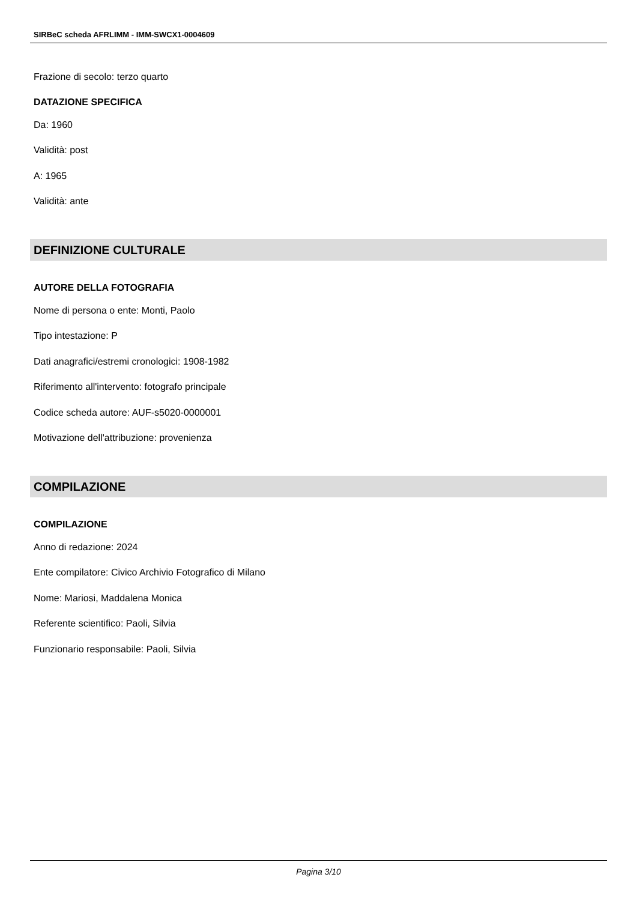SIRBeC scheda AFRLIMM - IMM-SWCX1-0004609
Frazione di secolo: terzo quarto
DATAZIONE SPECIFICA
Da: 1960
Validità: post
A: 1965
Validità: ante
DEFINIZIONE CULTURALE
AUTORE DELLA FOTOGRAFIA
Nome di persona o ente: Monti, Paolo
Tipo intestazione: P
Dati anagrafici/estremi cronologici: 1908-1982
Riferimento all'intervento: fotografo principale
Codice scheda autore: AUF-s5020-0000001
Motivazione dell'attribuzione: provenienza
COMPILAZIONE
COMPILAZIONE
Anno di redazione: 2024
Ente compilatore: Civico Archivio Fotografico di Milano
Nome: Mariosi, Maddalena Monica
Referente scientifico: Paoli, Silvia
Funzionario responsabile: Paoli, Silvia
Pagina 3/10